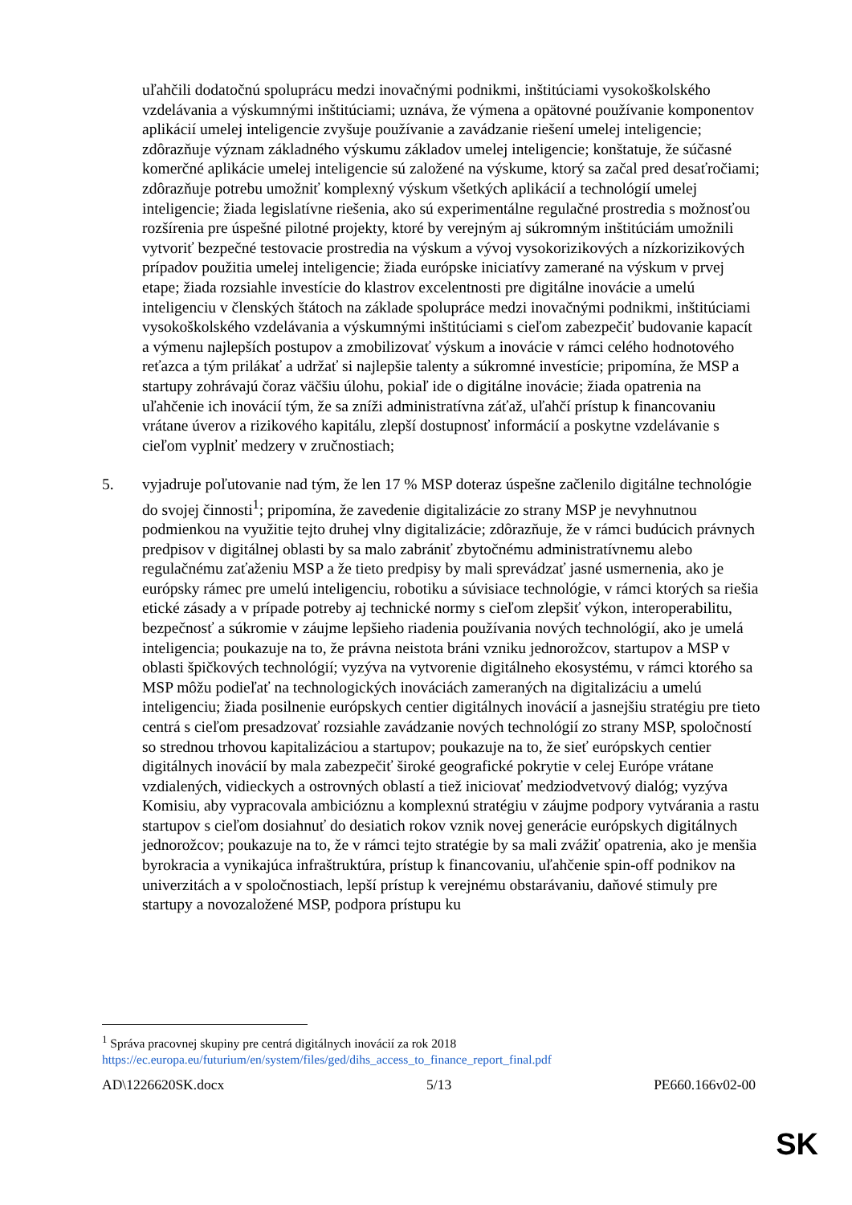uľahčili dodatočnú spoluprácu medzi inovačnými podnikmi, inštitúciami vysokoškolského vzdelávania a výskumnými inštitúciami; uznáva, že výmena a opätovné používanie komponentov aplikácií umelej inteligencie zvyšuje používanie a zavádzanie riešení umelej inteligencie; zdôrazňuje význam základného výskumu základov umelej inteligencie; konštatuje, že súčasné komerčné aplikácie umelej inteligencie sú založené na výskume, ktorý sa začal pred desaťročiami; zdôrazňuje potrebu umožniť komplexný výskum všetkých aplikácií a technológií umelej inteligencie; žiada legislatívne riešenia, ako sú experimentálne regulačné prostredia s možnosťou rozšírenia pre úspešné pilotné projekty, ktoré by verejným aj súkromným inštitúciám umožnili vytvoriť bezpečné testovacie prostredia na výskum a vývoj vysokorizikových a nízkorizikových prípadov použitia umelej inteligencie; žiada európske iniciatívy zamerané na výskum v prvej etape; žiada rozsiahle investície do klastrov excelentnosti pre digitálne inovácie a umelú inteligenciu v členských štátoch na základe spolupráce medzi inovačnými podnikmi, inštitúciami vysokoškolského vzdelávania a výskumnými inštitúciami s cieľom zabezpečiť budovanie kapacít a výmenu najlepších postupov a zmobilizovať výskum a inovácie v rámci celého hodnotového reťazca a tým prilákať a udržať si najlepšie talenty a súkromné investície; pripomína, že MSP a startupy zohrávajú čoraz väčšiu úlohu, pokiaľ ide o digitálne inovácie; žiada opatrenia na uľahčenie ich inovácií tým, že sa zníži administratívna záťaž, uľahčí prístup k financovaniu vrátane úverov a rizikového kapitálu, zlepší dostupnosť informácií a poskytne vzdelávanie s cieľom vyplniť medzery v zručnostiach;
5. vyjadruje poľutovanie nad tým, že len 17 % MSP doteraz úspešne začlenilo digitálne technológie do svojej činnosti<sup>1</sup>; pripomína, že zavedenie digitalizácie zo strany MSP je nevyhnutnou podmienkou na využitie tejto druhej vlny digitalizácie; zdôrazňuje, že v rámci budúcich právnych predpisov v digitálnej oblasti by sa malo zabrániť zbytočnému administratívnemu alebo regulačnému zaťaženiu MSP a že tieto predpisy by mali sprevádzať jasné usmernenia, ako je európsky rámec pre umelú inteligenciu, robotiku a súvisiace technológie, v rámci ktorých sa riešia etické zásady a v prípade potreby aj technické normy s cieľom zlepšiť výkon, interoperabilitu, bezpečnosť a súkromie v záujme lepšieho riadenia používania nových technológií, ako je umelá inteligencia; poukazuje na to, že právna neistota bráni vzniku jednorožcov, startupov a MSP v oblasti špičkových technológií; vyzýva na vytvorenie digitálneho ekosystému, v rámci ktorého sa MSP môžu podieľať na technologických inováciách zameraných na digitalizáciu a umelú inteligenciu; žiada posilnenie európskych centier digitálnych inovácií a jasnejšiu stratégiu pre tieto centrá s cieľom presadzovať rozsiahle zavádzanie nových technológií zo strany MSP, spoločností so strednou trhovou kapitalizáciou a startupov; poukazuje na to, že sieť európskych centier digitálnych inovácií by mala zabezpečiť široké geografické pokrytie v celej Európe vrátane vzdialených, vidieckych a ostrovných oblastí a tiež iniciovať medziodvetvový dialóg; vyzýva Komisiu, aby vypracovala ambicióznu a komplexnú stratégiu v záujme podpory vytvárania a rastu startupov s cieľom dosiahnuť do desiatich rokov vznik novej generácie európskych digitálnych jednorožcov; poukazuje na to, že v rámci tejto stratégie by sa mali zvážiť opatrenia, ako je menšia byrokracia a vynikajúca infraštruktúra, prístup k financovaniu, uľahčenie spin-off podnikov na univerzitách a v spoločnostiach, lepší prístup k verejnému obstarávaniu, daňové stimuly pre startupy a novozaložené MSP, podpora prístupu ku
<sup>1</sup> Správa pracovnej skupiny pre centrá digitálnych inovácií za rok 2018
https://ec.europa.eu/futurium/en/system/files/ged/dihs_access_to_finance_report_final.pdf
AD\1226620SK.docx 5/13 PE660.166v02-00
SK